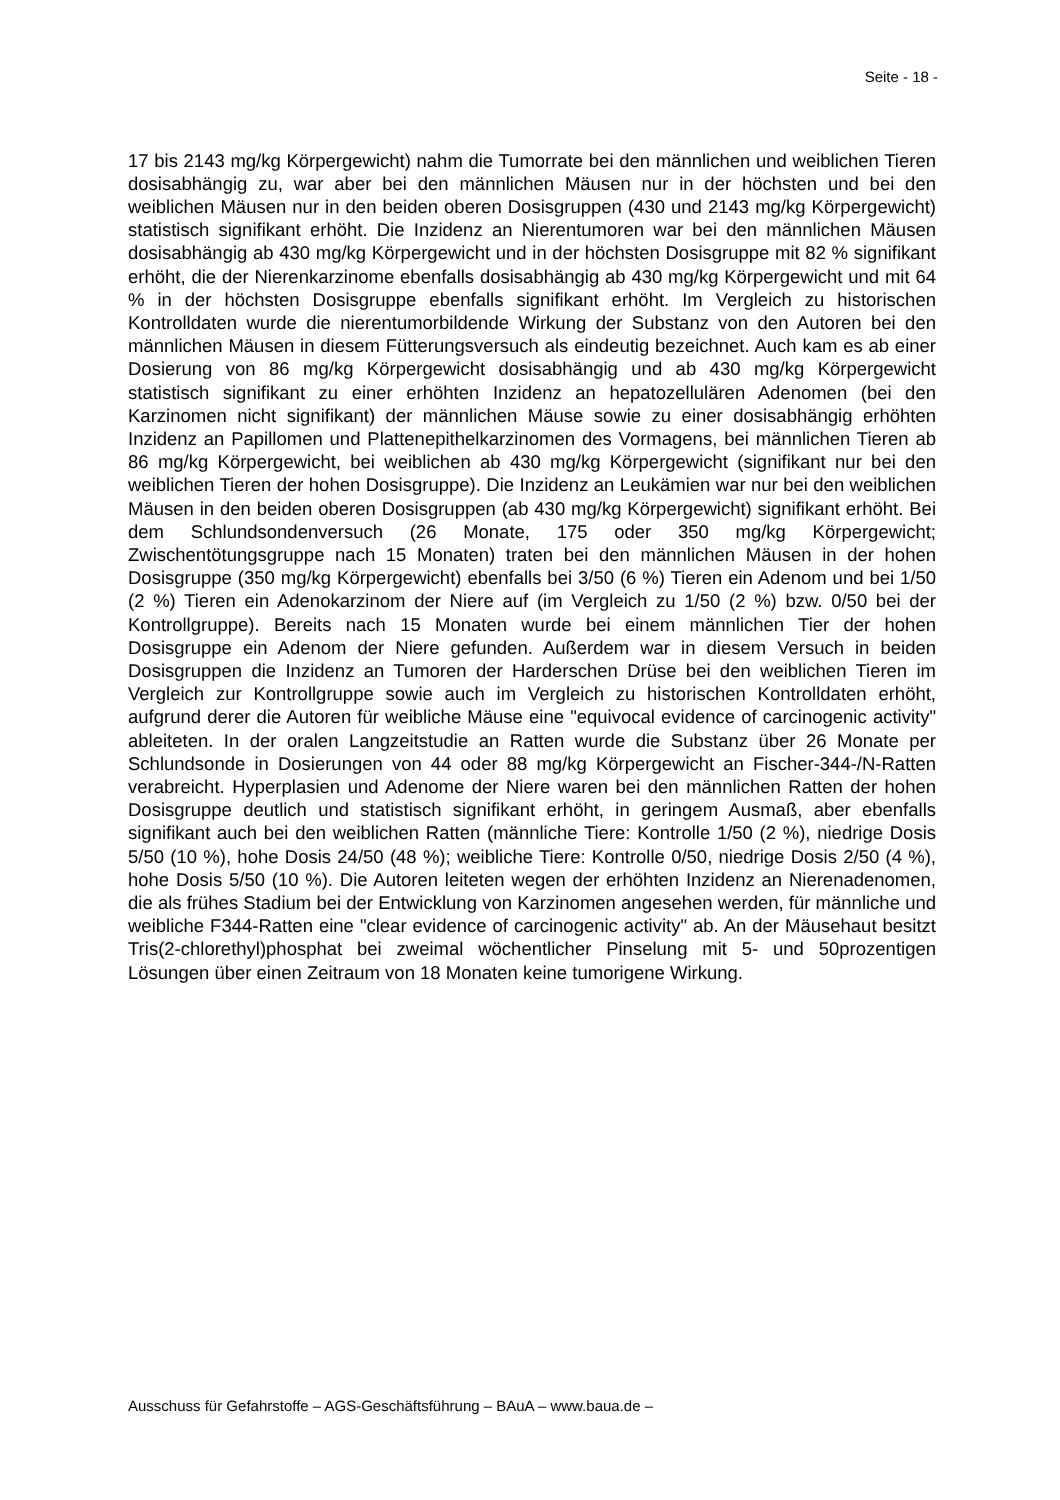Seite - 18 -
17 bis 2143 mg/kg Körpergewicht) nahm die Tumorrate bei den männlichen und weiblichen Tieren dosisabhängig zu, war aber bei den männlichen Mäusen nur in der höchsten und bei den weiblichen Mäusen nur in den beiden oberen Dosisgruppen (430 und 2143 mg/kg Körpergewicht) statistisch signifikant erhöht. Die Inzidenz an Nierentumoren war bei den männlichen Mäusen dosisabhängig ab 430 mg/kg Körpergewicht und in der höchsten Dosisgruppe mit 82 % signifikant erhöht, die der Nierenkarzinome ebenfalls dosisabhängig ab 430 mg/kg Körpergewicht und mit 64 % in der höchsten Dosisgruppe ebenfalls signifikant erhöht. Im Vergleich zu historischen Kontrolldaten wurde die nierentumorbildende Wirkung der Substanz von den Autoren bei den männlichen Mäusen in diesem Fütterungsversuch als eindeutig bezeichnet. Auch kam es ab einer Dosierung von 86 mg/kg Körpergewicht dosisabhängig und ab 430 mg/kg Körpergewicht statistisch signifikant zu einer erhöhten Inzidenz an hepatozellulären Adenomen (bei den Karzinomen nicht signifikant) der männlichen Mäuse sowie zu einer dosisabhängig erhöhten Inzidenz an Papillomen und Plattenepithelkarzinomen des Vormagens, bei männlichen Tieren ab 86 mg/kg Körpergewicht, bei weiblichen ab 430 mg/kg Körpergewicht (signifikant nur bei den weiblichen Tieren der hohen Dosisgruppe). Die Inzidenz an Leukämien war nur bei den weiblichen Mäusen in den beiden oberen Dosisgruppen (ab 430 mg/kg Körpergewicht) signifikant erhöht. Bei dem Schlundsondenversuch (26 Monate, 175 oder 350 mg/kg Körpergewicht; Zwischentötungsgruppe nach 15 Monaten) traten bei den männlichen Mäusen in der hohen Dosisgruppe (350 mg/kg Körpergewicht) ebenfalls bei 3/50 (6 %) Tieren ein Adenom und bei 1/50 (2 %) Tieren ein Adenokarzinom der Niere auf (im Vergleich zu 1/50 (2 %) bzw. 0/50 bei der Kontrollgruppe). Bereits nach 15 Monaten wurde bei einem männlichen Tier der hohen Dosisgruppe ein Adenom der Niere gefunden. Außerdem war in diesem Versuch in beiden Dosisgruppen die Inzidenz an Tumoren der Harderschen Drüse bei den weiblichen Tieren im Vergleich zur Kontrollgruppe sowie auch im Vergleich zu historischen Kontrolldaten erhöht, aufgrund derer die Autoren für weibliche Mäuse eine "equivocal evidence of carcinogenic activity" ableiteten. In der oralen Langzeitstudie an Ratten wurde die Substanz über 26 Monate per Schlundsonde in Dosierungen von 44 oder 88 mg/kg Körpergewicht an Fischer-344-/N-Ratten verabreicht. Hyperplasien und Adenome der Niere waren bei den männlichen Ratten der hohen Dosisgruppe deutlich und statistisch signifikant erhöht, in geringem Ausmaß, aber ebenfalls signifikant auch bei den weiblichen Ratten (männliche Tiere: Kontrolle 1/50 (2 %), niedrige Dosis 5/50 (10 %), hohe Dosis 24/50 (48 %); weibliche Tiere: Kontrolle 0/50, niedrige Dosis 2/50 (4 %), hohe Dosis 5/50 (10 %). Die Autoren leiteten wegen der erhöhten Inzidenz an Nierenadenomen, die als frühes Stadium bei der Entwicklung von Karzinomen angesehen werden, für männliche und weibliche F344-Ratten eine "clear evidence of carcinogenic activity" ab. An der Mäusehaut besitzt Tris(2-chlorethyl)phosphat bei zweimal wöchentlicher Pinselung mit 5- und 50prozentigen Lösungen über einen Zeitraum von 18 Monaten keine tumorigene Wirkung.
Ausschuss für Gefahrstoffe – AGS-Geschäftsführung – BAuA – www.baua.de –